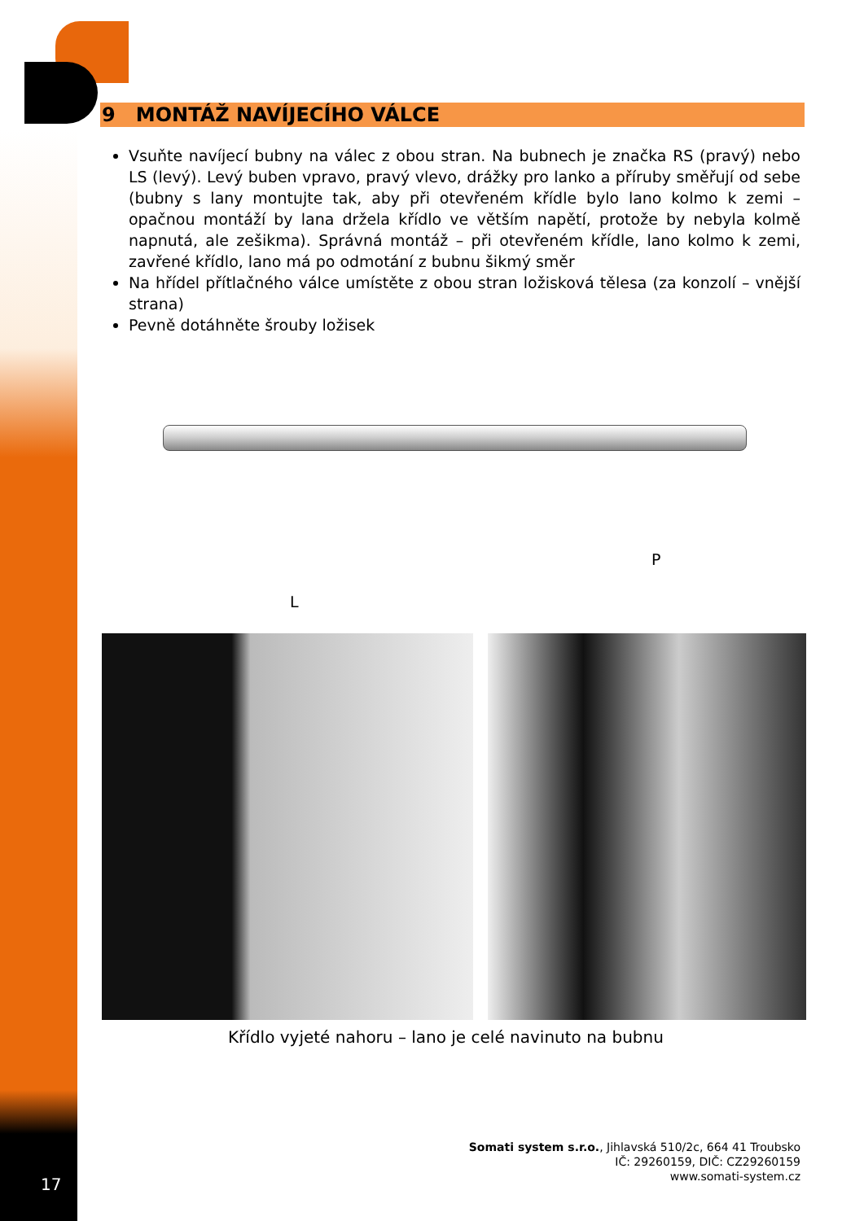9 MONTÁŽ NAVÍJECÍHO VÁLCE
Vsuňte navíjecí bubny na válec z obou stran. Na bubnech je značka RS (pravý) nebo LS (levý). Levý buben vpravo, pravý vlevo, drážky pro lanko a příruby směřují od sebe (bubny s lany montujte tak, aby při otevřeném křídle bylo lano kolmo k zemi – opačnou montáží by lana držela křídlo ve větším napětí, protože by nebyla kolmě napnutá, ale zešikma). Správná montáž – při otevřeném křídle, lano kolmo k zemi, zavřené křídlo, lano má po odmotání z bubnu šikmý směr
Na hřídel přítlačného válce umístěte z obou stran ložisková tělesa (za konzolí – vnější strana)
Pevně dotáhněte šrouby ložisek
P
L
Křídlo vyjeté nahoru – lano je celé navinuto na bubnu
Somati system s.r.o., Jihlavská 510/2c, 664 41 Troubsko
IČ: 29260159, DIČ: CZ29260159
www.somati-system.cz
17